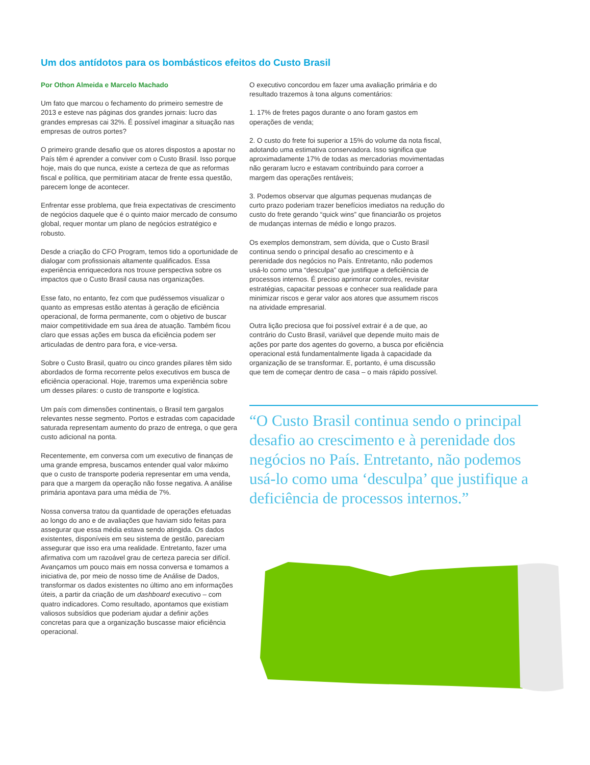Um dos antídotos para os bombásticos efeitos do Custo Brasil
Por Othon Almeida e Marcelo Machado
Um fato que marcou o fechamento do primeiro semestre de 2013 e esteve nas páginas dos grandes jornais: lucro das grandes empresas cai 32%. É possível imaginar a situação nas empresas de outros portes?
O primeiro grande desafio que os atores dispostos a apostar no País têm é aprender a conviver com o Custo Brasil. Isso porque hoje, mais do que nunca, existe a certeza de que as reformas fiscal e política, que permitiriam atacar de frente essa questão, parecem longe de acontecer.
Enfrentar esse problema, que freia expectativas de crescimento de negócios daquele que é o quinto maior mercado de consumo global, requer montar um plano de negócios estratégico e robusto.
Desde a criação do CFO Program, temos tido a oportunidade de dialogar com profissionais altamente qualificados. Essa experiência enriquecedora nos trouxe perspectiva sobre os impactos que o Custo Brasil causa nas organizações.
Esse fato, no entanto, fez com que pudéssemos visualizar o quanto as empresas estão atentas à geração de eficiência operacional, de forma permanente, com o objetivo de buscar maior competitividade em sua área de atuação. Também ficou claro que essas ações em busca da eficiência podem ser articuladas de dentro para fora, e vice-versa.
Sobre o Custo Brasil, quatro ou cinco grandes pilares têm sido abordados de forma recorrente pelos executivos em busca de eficiência operacional. Hoje, traremos uma experiência sobre um desses pilares: o custo de transporte e logística.
Um país com dimensões continentais, o Brasil tem gargalos relevantes nesse segmento. Portos e estradas com capacidade saturada representam aumento do prazo de entrega, o que gera custo adicional na ponta.
Recentemente, em conversa com um executivo de finanças de uma grande empresa, buscamos entender qual valor máximo que o custo de transporte poderia representar em uma venda, para que a margem da operação não fosse negativa. A análise primária apontava para uma média de 7%.
Nossa conversa tratou da quantidade de operações efetuadas ao longo do ano e de avaliações que haviam sido feitas para assegurar que essa média estava sendo atingida. Os dados existentes, disponíveis em seu sistema de gestão, pareciam assegurar que isso era uma realidade. Entretanto, fazer uma afirmativa com um razoável grau de certeza parecia ser difícil. Avançamos um pouco mais em nossa conversa e tomamos a iniciativa de, por meio de nosso time de Análise de Dados, transformar os dados existentes no último ano em informações úteis, a partir da criação de um dashboard executivo – com quatro indicadores. Como resultado, apontamos que existiam valiosos subsídios que poderiam ajudar a definir ações concretas para que a organização buscasse maior eficiência operacional.
O executivo concordou em fazer uma avaliação primária e do resultado trazemos à tona alguns comentários:
1. 17% de fretes pagos durante o ano foram gastos em operações de venda;
2. O custo do frete foi superior a 15% do volume da nota fiscal, adotando uma estimativa conservadora. Isso significa que aproximadamente 17% de todas as mercadorias movimentadas não geraram lucro e estavam contribuindo para corroer a margem das operações rentáveis;
3. Podemos observar que algumas pequenas mudanças de curto prazo poderiam trazer benefícios imediatos na redução do custo do frete gerando “quick wins” que financiarão os projetos de mudanças internas de médio e longo prazos.
Os exemplos demonstram, sem dúvida, que o Custo Brasil continua sendo o principal desafio ao crescimento e à perenidade dos negócios no País. Entretanto, não podemos usá-lo como uma “desculpa” que justifique a deficiência de processos internos. É preciso aprimorar controles, revisitar estratégias, capacitar pessoas e conhecer sua realidade para minimizar riscos e gerar valor aos atores que assumem riscos na atividade empresarial.
Outra lição preciosa que foi possível extrair é a de que, ao contrário do Custo Brasil, variável que depende muito mais de ações por parte dos agentes do governo, a busca por eficiência operacional está fundamentalmente ligada à capacidade da organização de se transformar. E, portanto, é uma discussão que tem de começar dentro de casa – o mais rápido possível.
“O Custo Brasil continua sendo o principal desafio ao crescimento e à perenidade dos negócios no País. Entretanto, não podemos usá-lo como uma ‘desculpa’ que justifique a deficiência de processos internos.”